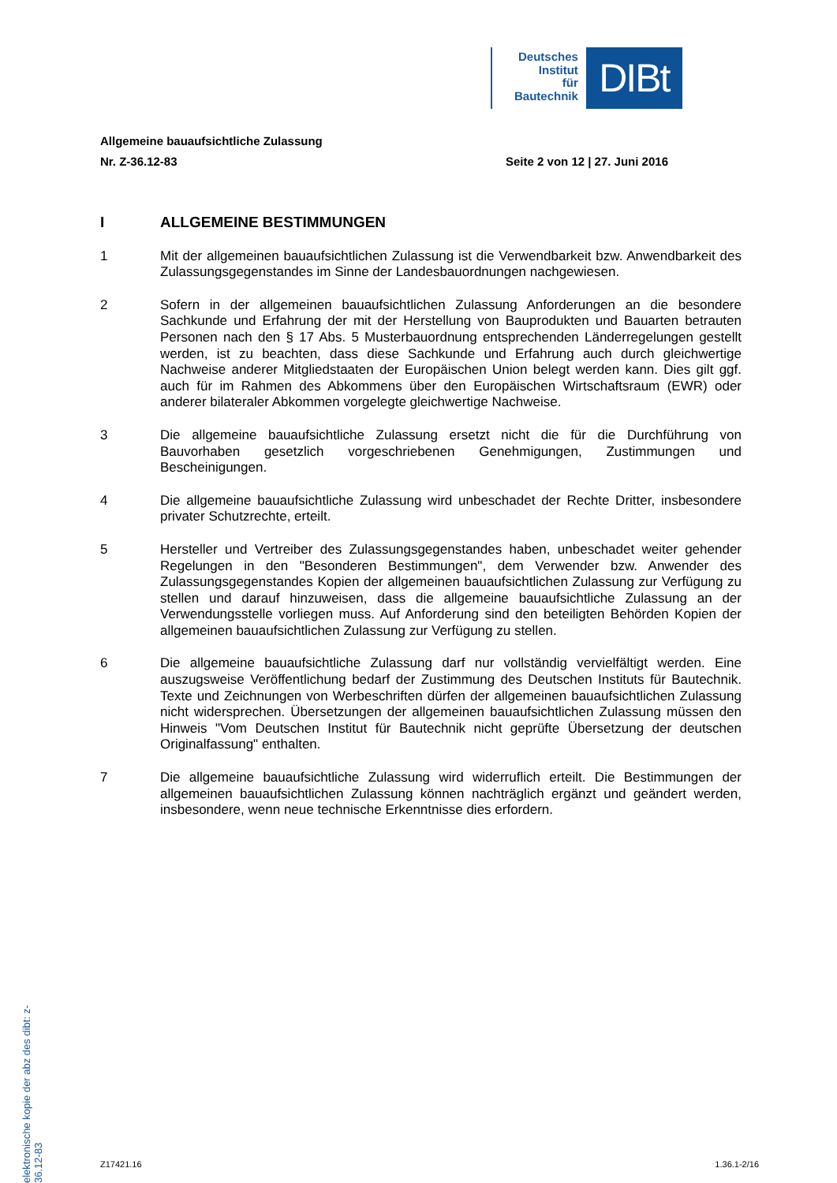Deutsches
Institut
für
Bautechnik
DIBt
Allgemeine bauaufsichtliche Zulassung
Nr. Z-36.12-83 Seite 2 von 12 | 27. Juni 2016
I ALLGEMEINE BESTIMMUNGEN
1 Mit der allgemeinen bauaufsichtlichen Zulassung ist die Verwendbarkeit bzw. Anwendbarkeit des Zulassungsgegenstandes im Sinne der Landesbauordnungen nachgewiesen.
2 Sofern in der allgemeinen bauaufsichtlichen Zulassung Anforderungen an die besondere Sachkunde und Erfahrung der mit der Herstellung von Bauprodukten und Bauarten betrauten Personen nach den § 17 Abs. 5 Musterbauordnung entsprechenden Länderregelungen gestellt werden, ist zu beachten, dass diese Sachkunde und Erfahrung auch durch gleichwertige Nachweise anderer Mitgliedstaaten der Europäischen Union belegt werden kann. Dies gilt ggf. auch für im Rahmen des Abkommens über den Europäischen Wirtschaftsraum (EWR) oder anderer bilateraler Abkommen vorgelegte gleichwertige Nachweise.
3 Die allgemeine bauaufsichtliche Zulassung ersetzt nicht die für die Durchführung von Bauvorhaben gesetzlich vorgeschriebenen Genehmigungen, Zustimmungen und Bescheinigungen.
4 Die allgemeine bauaufsichtliche Zulassung wird unbeschadet der Rechte Dritter, insbesondere privater Schutzrechte, erteilt.
5 Hersteller und Vertreiber des Zulassungsgegenstandes haben, unbeschadet weiter gehender Regelungen in den "Besonderen Bestimmungen", dem Verwender bzw. Anwender des Zulassungsgegenstandes Kopien der allgemeinen bauaufsichtlichen Zulassung zur Verfügung zu stellen und darauf hinzuweisen, dass die allgemeine bauaufsichtliche Zulassung an der Verwendungsstelle vorliegen muss. Auf Anforderung sind den beteiligten Behörden Kopien der allgemeinen bauaufsichtlichen Zulassung zur Verfügung zu stellen.
6 Die allgemeine bauaufsichtliche Zulassung darf nur vollständig vervielfältigt werden. Eine auszugsweise Veröffentlichung bedarf der Zustimmung des Deutschen Instituts für Bautechnik. Texte und Zeichnungen von Werbeschriften dürfen der allgemeinen bauaufsichtlichen Zulassung nicht widersprechen. Übersetzungen der allgemeinen bauaufsichtlichen Zulassung müssen den Hinweis "Vom Deutschen Institut für Bautechnik nicht geprüfte Übersetzung der deutschen Originalfassung" enthalten.
7 Die allgemeine bauaufsichtliche Zulassung wird widerruflich erteilt. Die Bestimmungen der allgemeinen bauaufsichtlichen Zulassung können nachträglich ergänzt und geändert werden, insbesondere, wenn neue technische Erkenntnisse dies erfordern.
elektronische kopie der abz des dibt: z-36.12-83
Z17421.16 1.36.1-2/16